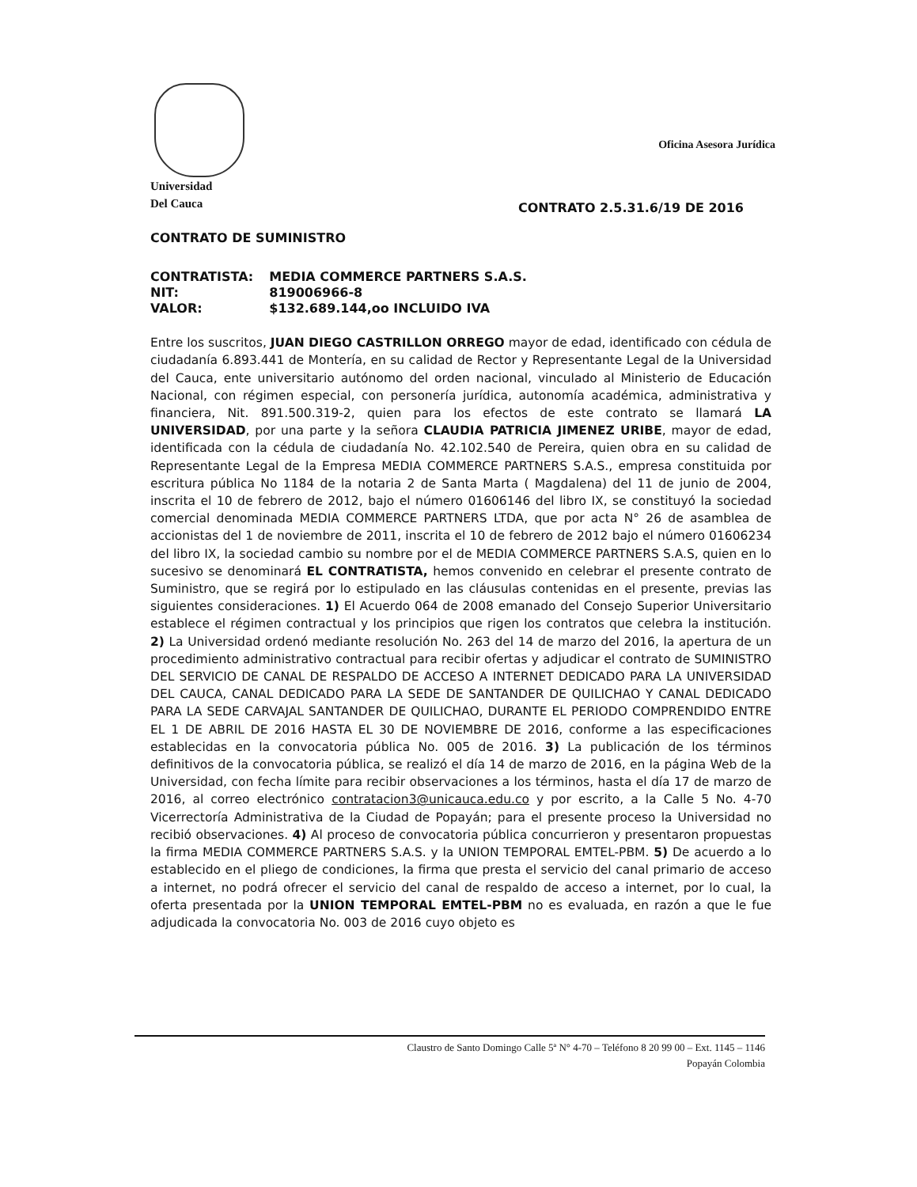Universidad
Del Cauca
Oficina Asesora Jurídica
CONTRATO 2.5.31.6/19 DE 2016
CONTRATO DE SUMINISTRO
| CONTRATISTA: | MEDIA COMMERCE PARTNERS S.A.S. |
| NIT: | 819006966-8 |
| VALOR: | $132.689.144,oo INCLUIDO IVA |
Entre los suscritos, JUAN DIEGO CASTRILLON ORREGO mayor de edad, identificado con cédula de ciudadanía 6.893.441 de Montería, en su calidad de Rector y Representante Legal de la Universidad del Cauca, ente universitario autónomo del orden nacional, vinculado al Ministerio de Educación Nacional, con régimen especial, con personería jurídica, autonomía académica, administrativa y financiera, Nit. 891.500.319-2, quien para los efectos de este contrato se llamará LA UNIVERSIDAD, por una parte y la señora CLAUDIA PATRICIA JIMENEZ URIBE, mayor de edad, identificada con la cédula de ciudadanía No. 42.102.540 de Pereira, quien obra en su calidad de Representante Legal de la Empresa MEDIA COMMERCE PARTNERS S.A.S., empresa constituida por escritura pública No 1184 de la notaria 2 de Santa Marta ( Magdalena) del 11 de junio de 2004, inscrita el 10 de febrero de 2012, bajo el número 01606146 del libro IX, se constituyó la sociedad comercial denominada MEDIA COMMERCE PARTNERS LTDA, que por acta N° 26 de asamblea de accionistas del 1 de noviembre de 2011, inscrita el 10 de febrero de 2012 bajo el número 01606234 del libro IX, la sociedad cambio su nombre por el de MEDIA COMMERCE PARTNERS S.A.S, quien en lo sucesivo se denominará EL CONTRATISTA, hemos convenido en celebrar el presente contrato de Suministro, que se regirá por lo estipulado en las cláusulas contenidas en el presente, previas las siguientes consideraciones. 1) El Acuerdo 064 de 2008 emanado del Consejo Superior Universitario establece el régimen contractual y los principios que rigen los contratos que celebra la institución. 2) La Universidad ordenó mediante resolución No. 263 del 14 de marzo del 2016, la apertura de un procedimiento administrativo contractual para recibir ofertas y adjudicar el contrato de SUMINISTRO DEL SERVICIO DE CANAL DE RESPALDO DE ACCESO A INTERNET DEDICADO PARA LA UNIVERSIDAD DEL CAUCA, CANAL DEDICADO PARA LA SEDE DE SANTANDER DE QUILICHAO Y CANAL DEDICADO PARA LA SEDE CARVAJAL SANTANDER DE QUILICHAO, DURANTE EL PERIODO COMPRENDIDO ENTRE EL 1 DE ABRIL DE 2016 HASTA EL 30 DE NOVIEMBRE DE 2016, conforme a las especificaciones establecidas en la convocatoria pública No. 005 de 2016. 3) La publicación de los términos definitivos de la convocatoria pública, se realizó el día 14 de marzo de 2016, en la página Web de la Universidad, con fecha límite para recibir observaciones a los términos, hasta el día 17 de marzo de 2016, al correo electrónico contratacion3@unicauca.edu.co y por escrito, a la Calle 5 No. 4-70 Vicerrectoría Administrativa de la Ciudad de Popayán; para el presente proceso la Universidad no recibió observaciones. 4) Al proceso de convocatoria pública concurrieron y presentaron propuestas la firma MEDIA COMMERCE PARTNERS S.A.S. y la UNION TEMPORAL EMTEL-PBM. 5) De acuerdo a lo establecido en el pliego de condiciones, la firma que presta el servicio del canal primario de acceso a internet, no podrá ofrecer el servicio del canal de respaldo de acceso a internet, por lo cual, la oferta presentada por la UNION TEMPORAL EMTEL-PBM no es evaluada, en razón a que le fue adjudicada la convocatoria No. 003 de 2016 cuyo objeto es
Claustro de Santo Domingo Calle 5ª N° 4-70 – Teléfono 8 20 99 00 – Ext. 1145 – 1146
Popayán Colombia